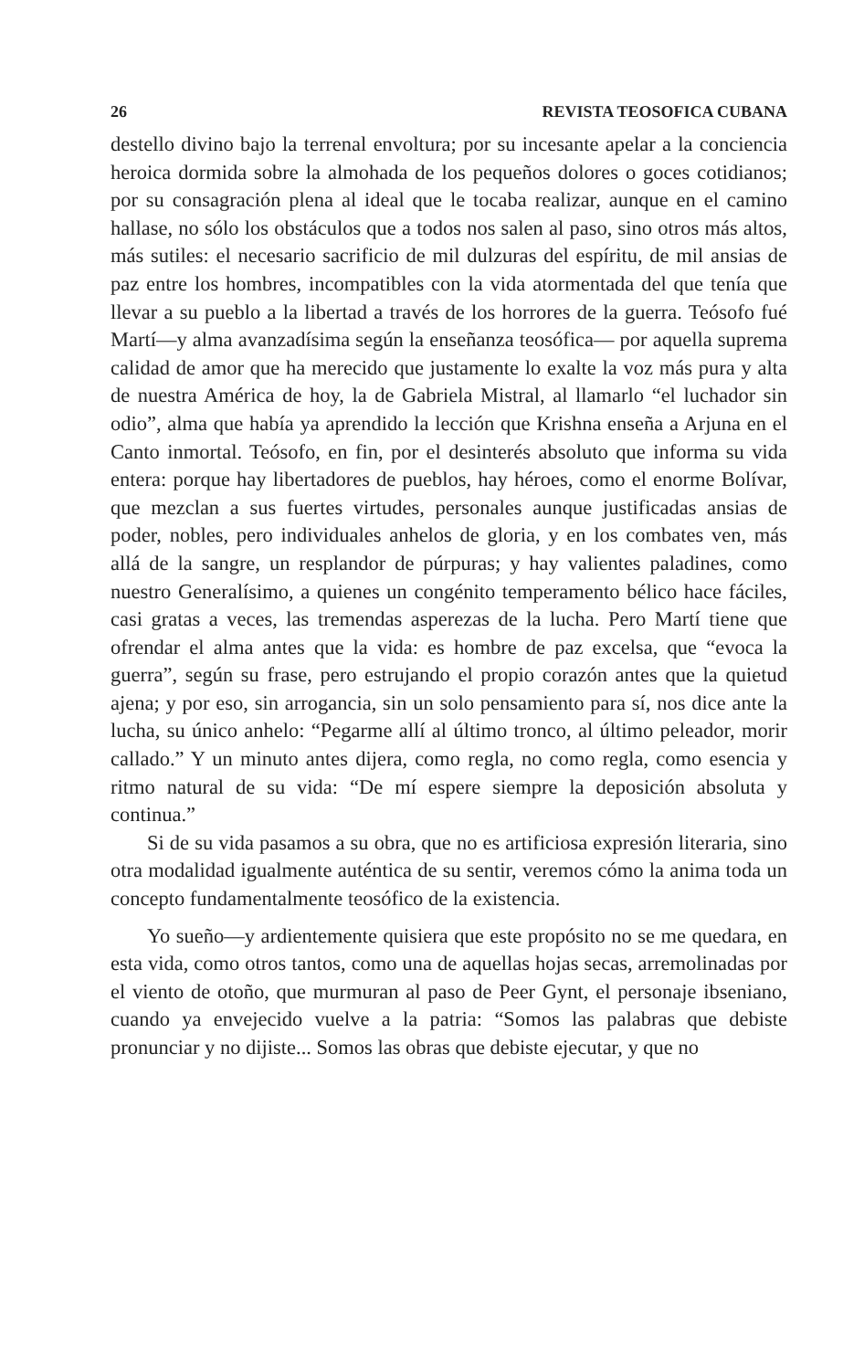26 REVISTA TEOSOFICA CUBANA
destello divino bajo la terrenal envoltura; por su incesante apelar a la conciencia heroica dormida sobre la almohada de los pequeños dolores o goces cotidianos; por su consagración plena al ideal que le tocaba realizar, aunque en el camino hallase, no sólo los obstáculos que a todos nos salen al paso, sino otros más altos, más sutiles: el necesario sacrificio de mil dulzuras del espíritu, de mil ansias de paz entre los hombres, incompatibles con la vida atormentada del que tenía que llevar a su pueblo a la libertad a través de los horrores de la guerra. Teósofo fué Martí—y alma avanzadísima según la enseñanza teosófica— por aquella suprema calidad de amor que ha merecido que justamente lo exalte la voz más pura y alta de nuestra América de hoy, la de Gabriela Mistral, al llamarlo “el luchador sin odio”, alma que había ya aprendido la lección que Krishna enseña a Arjuna en el Canto inmortal. Teósofo, en fin, por el desinterés absoluto que informa su vida entera: porque hay libertadores de pueblos, hay héroes, como el enorme Bolívar, que mezclan a sus fuertes virtudes, personales aunque justificadas ansias de poder, nobles, pero individuales anhelos de gloria, y en los combates ven, más allá de la sangre, un resplandor de púrpuras; y hay valientes paladines, como nuestro Generalísimo, a quienes un congénito temperamento bélico hace fáciles, casi gratas a veces, las tremendas asperezas de la lucha. Pero Martí tiene que ofrendar el alma antes que la vida: es hombre de paz excelsa, que “evoca la guerra”, según su frase, pero estrujando el propio corazón antes que la quietud ajena; y por eso, sin arrogancia, sin un solo pensamiento para sí, nos dice ante la lucha, su único anhelo: “Pegarme allí al último tronco, al último peleador, morir callado.” Y un minuto antes dijera, como regla, no como regla, como esencia y ritmo natural de su vida: “De mí espere siempre la deposición absoluta y continua.”
Si de su vida pasamos a su obra, que no es artificiosa expresión literaria, sino otra modalidad igualmente auténtica de su sentir, veremos cómo la anima toda un concepto fundamentalmente teosófico de la existencia.
Yo sueño—y ardientemente quisiera que este propósito no se me quedara, en esta vida, como otros tantos, como una de aquellas hojas secas, arremolinadas por el viento de otoño, que murmuran al paso de Peer Gynt, el personaje ibseniano, cuando ya envejecido vuelve a la patria: “Somos las palabras que debiste pronunciar y no dijiste... Somos las obras que debiste ejecutar, y que no